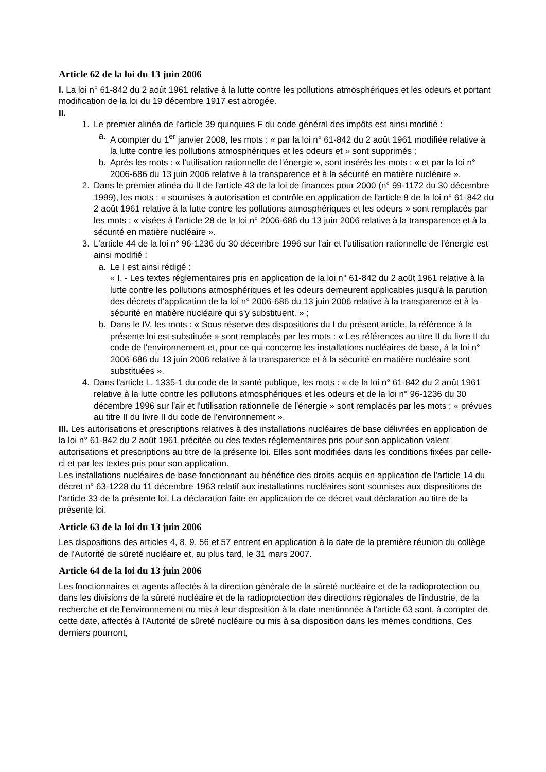Article 62 de la loi du 13 juin 2006
I. La loi n° 61-842 du 2 août 1961 relative à la lutte contre les pollutions atmosphériques et les odeurs et portant modification de la loi du 19 décembre 1917 est abrogée.
II.
1. Le premier alinéa de l'article 39 quinquies F du code général des impôts est ainsi modifié :
a. A compter du 1<sup>er</sup> janvier 2008, les mots : « par la loi n° 61-842 du 2 août 1961 modifiée relative à la lutte contre les pollutions atmosphériques et les odeurs et » sont supprimés ;
b. Après les mots : « l'utilisation rationnelle de l'énergie », sont insérés les mots : « et par la loi n° 2006-686 du 13 juin 2006 relative à la transparence et à la sécurité en matière nucléaire ».
2. Dans le premier alinéa du II de l'article 43 de la loi de finances pour 2000 (n° 99-1172 du 30 décembre 1999), les mots : « soumises à autorisation et contrôle en application de l'article 8 de la loi n° 61-842 du 2 août 1961 relative à la lutte contre les pollutions atmosphériques et les odeurs » sont remplacés par les mots : « visées à l'article 28 de la loi n° 2006-686 du 13 juin 2006 relative à la transparence et à la sécurité en matière nucléaire ».
3. L'article 44 de la loi n° 96-1236 du 30 décembre 1996 sur l'air et l'utilisation rationnelle de l'énergie est ainsi modifié :
a. Le I est ainsi rédigé :
« I. - Les textes réglementaires pris en application de la loi n° 61-842 du 2 août 1961 relative à la lutte contre les pollutions atmosphériques et les odeurs demeurent applicables jusqu'à la parution des décrets d'application de la loi n° 2006-686 du 13 juin 2006 relative à la transparence et à la sécurité en matière nucléaire qui s'y substituent. » ;
b. Dans le IV, les mots : « Sous réserve des dispositions du I du présent article, la référence à la présente loi est substituée » sont remplacés par les mots : « Les références au titre II du livre II du code de l'environnement et, pour ce qui concerne les installations nucléaires de base, à la loi n° 2006-686 du 13 juin 2006 relative à la transparence et à la sécurité en matière nucléaire sont substituées ».
4. Dans l'article L. 1335-1 du code de la santé publique, les mots : « de la loi n° 61-842 du 2 août 1961 relative à la lutte contre les pollutions atmosphériques et les odeurs et de la loi n° 96-1236 du 30 décembre 1996 sur l'air et l'utilisation rationnelle de l'énergie » sont remplacés par les mots : « prévues au titre II du livre II du code de l'environnement ».
III. Les autorisations et prescriptions relatives à des installations nucléaires de base délivrées en application de la loi n° 61-842 du 2 août 1961 précitée ou des textes réglementaires pris pour son application valent autorisations et prescriptions au titre de la présente loi. Elles sont modifiées dans les conditions fixées par celle-ci et par les textes pris pour son application.
Les installations nucléaires de base fonctionnant au bénéfice des droits acquis en application de l'article 14 du décret n° 63-1228 du 11 décembre 1963 relatif aux installations nucléaires sont soumises aux dispositions de l'article 33 de la présente loi. La déclaration faite en application de ce décret vaut déclaration au titre de la présente loi.
Article 63 de la loi du 13 juin 2006
Les dispositions des articles 4, 8, 9, 56 et 57 entrent en application à la date de la première réunion du collège de l'Autorité de sûreté nucléaire et, au plus tard, le 31 mars 2007.
Article 64 de la loi du 13 juin 2006
Les fonctionnaires et agents affectés à la direction générale de la sûreté nucléaire et de la radioprotection ou dans les divisions de la sûreté nucléaire et de la radioprotection des directions régionales de l'industrie, de la recherche et de l'environnement ou mis à leur disposition à la date mentionnée à l'article 63 sont, à compter de cette date, affectés à l'Autorité de sûreté nucléaire ou mis à sa disposition dans les mêmes conditions. Ces derniers pourront,